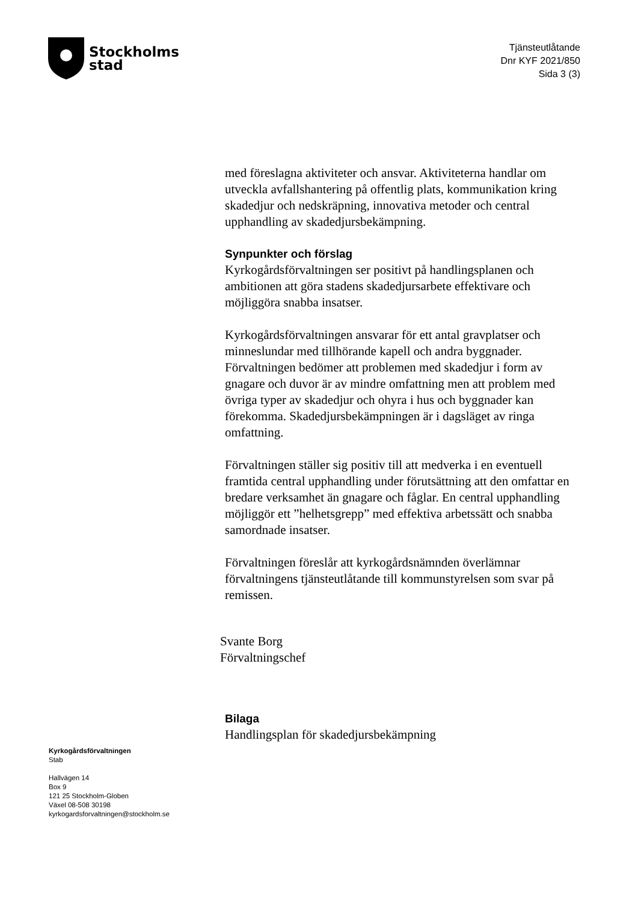Stockholms
stad
Tjänsteutlåtande
Dnr KYF 2021/850
Sida 3 (3)
med föreslagna aktiviteter och ansvar. Aktiviteterna handlar om utveckla avfallshantering på offentlig plats, kommunikation kring skadedjur och nedskräpning, innovativa metoder och central upphandling av skadedjursbekämpning.
Synpunkter och förslag
Kyrkogårdsförvaltningen ser positivt på handlingsplanen och ambitionen att göra stadens skadedjursarbete effektivare och möjliggöra snabba insatser.
Kyrkogårdsförvaltningen ansvarar för ett antal gravplatser och minneslundar med tillhörande kapell och andra byggnader. Förvaltningen bedömer att problemen med skadedjur i form av gnagare och duvor är av mindre omfattning men att problem med övriga typer av skadedjur och ohyra i hus och byggnader kan förekomma. Skadedjursbekämpningen är i dagsläget av ringa omfattning.
Förvaltningen ställer sig positiv till att medverka i en eventuell framtida central upphandling under förutsättning att den omfattar en bredare verksamhet än gnagare och fåglar. En central upphandling möjliggör ett ”helhetsgrepp” med effektiva arbetssätt och snabba samordnade insatser.
Förvaltningen föreslår att kyrkogårdsnämnden överlämnar förvaltningens tjänsteutlåtande till kommunstyrelsen som svar på remissen.
Svante Borg
Förvaltningschef
Bilaga
Handlingsplan för skadedjursbekämpning
Kyrkogårdsförvaltningen
Stab
Hallvägen 14
Box 9
121 25 Stockholm-Globen
Växel 08-508 30198
kyrkogardsforvaltningen@stockholm.se